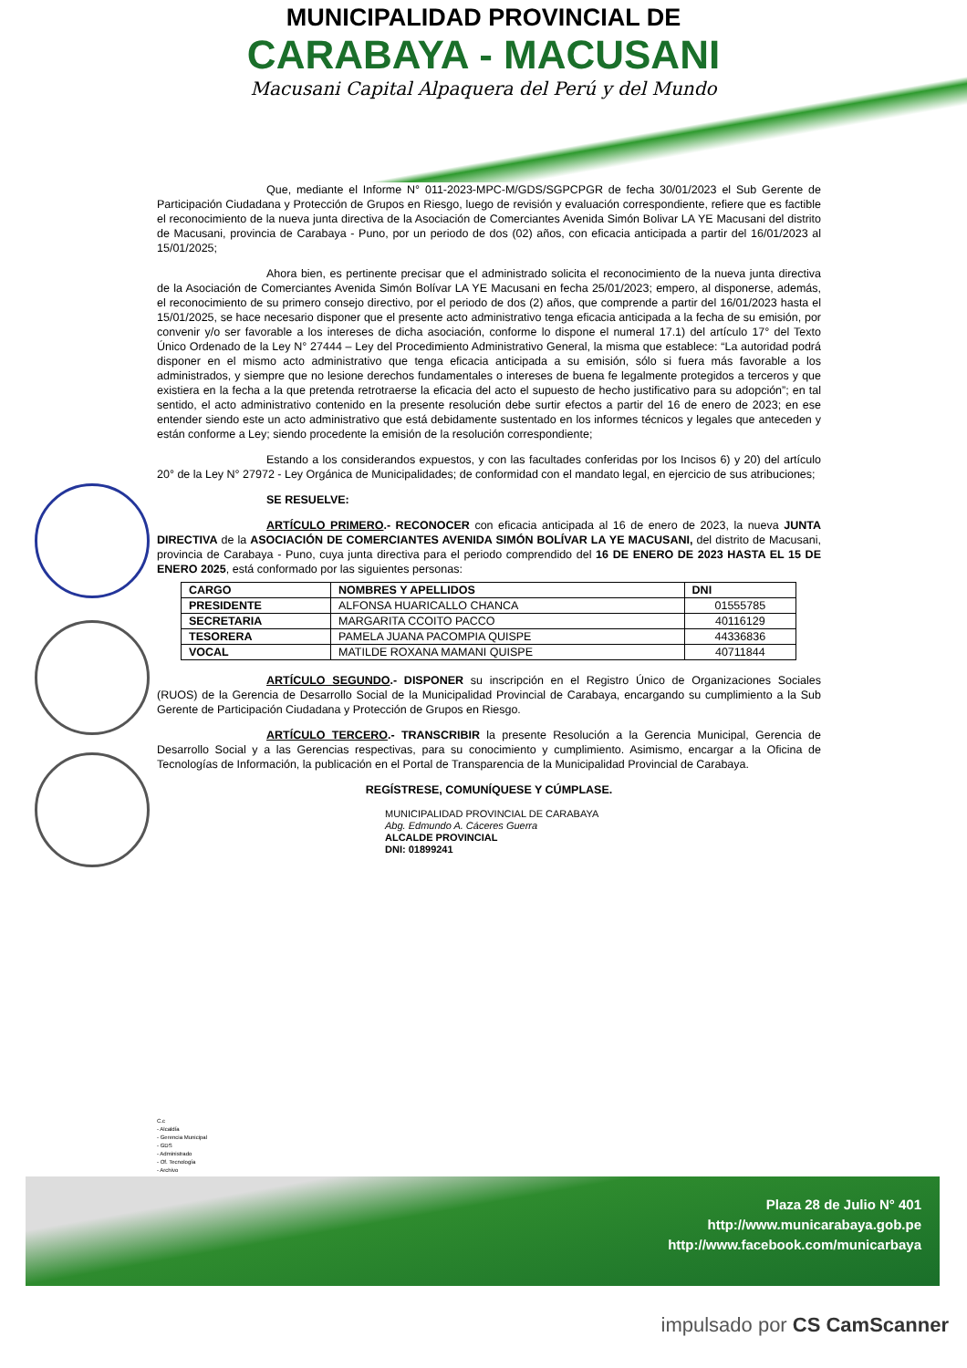MUNICIPALIDAD PROVINCIAL DE
CARABAYA - MACUSANI
Macusani Capital Alpaquera del Perú y del Mundo
Que, mediante el Informe N° 011-2023-MPC-M/GDS/SGPCPGR de fecha 30/01/2023 el Sub Gerente de Participación Ciudadana y Protección de Grupos en Riesgo, luego de revisión y evaluación correspondiente, refiere que es factible el reconocimiento de la nueva junta directiva de la Asociación de Comerciantes Avenida Simón Bolivar LA YE Macusani del distrito de Macusani, provincia de Carabaya - Puno, por un periodo de dos (02) años, con eficacia anticipada a partir del 16/01/2023 al 15/01/2025;
Ahora bien, es pertinente precisar que el administrado solicita el reconocimiento de la nueva junta directiva de la Asociación de Comerciantes Avenida Simón Bolívar LA YE Macusani en fecha 25/01/2023; empero, al disponerse, además, el reconocimiento de su primero consejo directivo, por el periodo de dos (2) años, que comprende a partir del 16/01/2023 hasta el 15/01/2025, se hace necesario disponer que el presente acto administrativo tenga eficacia anticipada a la fecha de su emisión, por convenir y/o ser favorable a los intereses de dicha asociación, conforme lo dispone el numeral 17.1) del artículo 17° del Texto Único Ordenado de la Ley N° 27444 – Ley del Procedimiento Administrativo General, la misma que establece: “La autoridad podrá disponer en el mismo acto administrativo que tenga eficacia anticipada a su emisión, sólo si fuera más favorable a los administrados, y siempre que no lesione derechos fundamentales o intereses de buena fe legalmente protegidos a terceros y que existiera en la fecha a la que pretenda retrotraerse la eficacia del acto el supuesto de hecho justificativo para su adopción”; en tal sentido, el acto administrativo contenido en la presente resolución debe surtir efectos a partir del 16 de enero de 2023; en ese entender siendo este un acto administrativo que está debidamente sustentado en los informes técnicos y legales que anteceden y están conforme a Ley; siendo procedente la emisión de la resolución correspondiente;
Estando a los considerandos expuestos, y con las facultades conferidas por los Incisos 6) y 20) del artículo 20° de la Ley N° 27972 - Ley Orgánica de Municipalidades; de conformidad con el mandato legal, en ejercicio de sus atribuciones;
SE RESUELVE:
ARTÍCULO PRIMERO.- RECONOCER con eficacia anticipada al 16 de enero de 2023, la nueva JUNTA DIRECTIVA de la ASOCIACIÓN DE COMERCIANTES AVENIDA SIMÓN BOLÍVAR LA YE MACUSANI, del distrito de Macusani, provincia de Carabaya - Puno, cuya junta directiva para el periodo comprendido del 16 DE ENERO DE 2023 HASTA EL 15 DE ENERO 2025, está conformado por las siguientes personas:
| CARGO | NOMBRES Y APELLIDOS | DNI |
| --- | --- | --- |
| PRESIDENTE | ALFONSA HUARICALLO CHANCA | 01555785 |
| SECRETARIA | MARGARITA CCOITO PACCO | 40116129 |
| TESORERA | PAMELA JUANA PACOMPIA QUISPE | 44336836 |
| VOCAL | MATILDE ROXANA MAMANI QUISPE | 40711844 |
ARTÍCULO SEGUNDO.- DISPONER su inscripción en el Registro Único de Organizaciones Sociales (RUOS) de la Gerencia de Desarrollo Social de la Municipalidad Provincial de Carabaya, encargando su cumplimiento a la Sub Gerente de Participación Ciudadana y Protección de Grupos en Riesgo.
ARTÍCULO TERCERO.- TRANSCRIBIR la presente Resolución a la Gerencia Municipal, Gerencia de Desarrollo Social y a las Gerencias respectivas, para su conocimiento y cumplimiento. Asimismo, encargar a la Oficina de Tecnologías de Información, la publicación en el Portal de Transparencia de la Municipalidad Provincial de Carabaya.
REGÍSTRESE, COMUNÍQUESE Y CÚMPLASE.
MUNICIPALIDAD PROVINCIAL DE CARABAYA
Abg. Edmundo A. Cáceres Guerra
ALCALDE PROVINCIAL
DNI: 01899241
C.c
- Alcaldía
- Gerencia Municipal
- GDS
- Administrado
- Of. Tecnología
- Archivo
Plaza 28 de Julio N° 401
http://www.municarabaya.gob.pe
http://www.facebook.com/municarbaya
impulsado por CS CamScanner